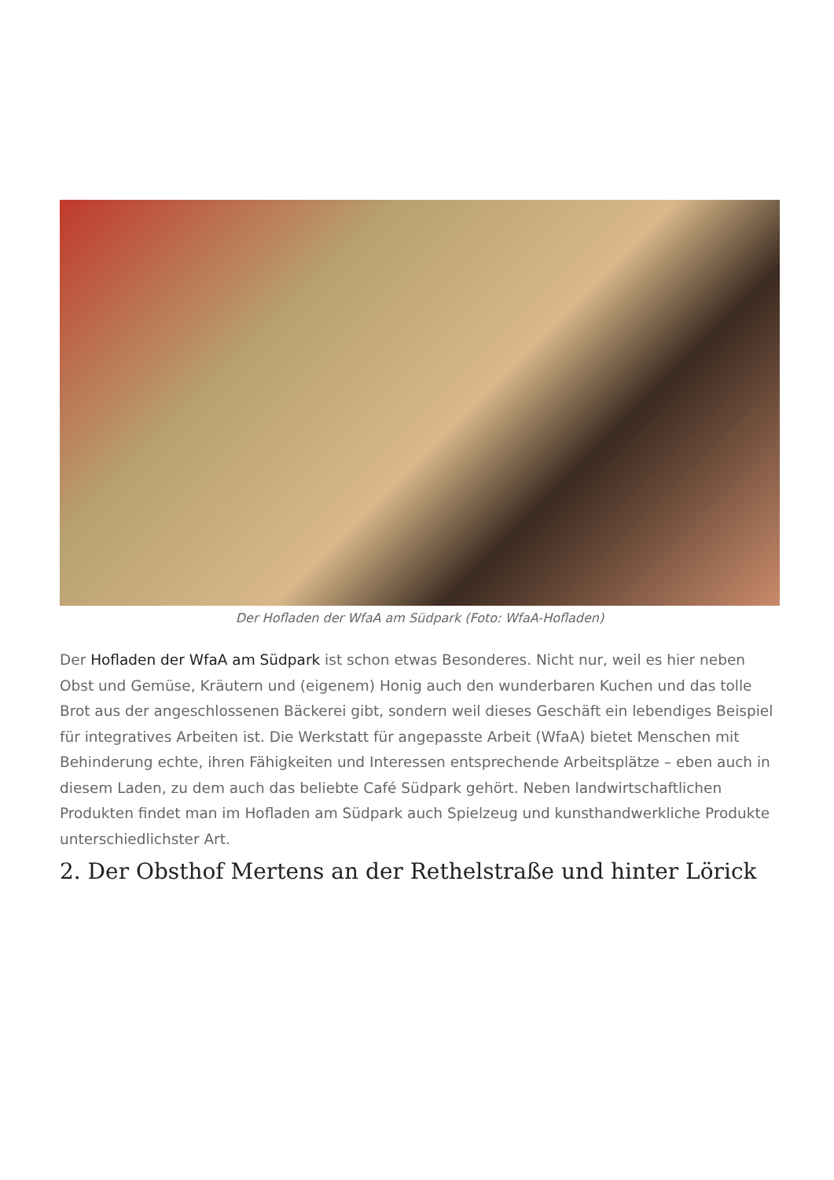Der Hofladen der WfaA am Südpark (Foto: WfaA-Hofladen)
Der Hofladen der WfaA am Südpark ist schon etwas Besonderes. Nicht nur, weil es hier neben Obst und Gemüse, Kräutern und (eigenem) Honig auch den wunderbaren Kuchen und das tolle Brot aus der angeschlossenen Bäckerei gibt, sondern weil dieses Geschäft ein lebendiges Beispiel für integratives Arbeiten ist. Die Werkstatt für angepasste Arbeit (WfaA) bietet Menschen mit Behinderung echte, ihren Fähigkeiten und Interessen entsprechende Arbeitsplätze – eben auch in diesem Laden, zu dem auch das beliebte Café Südpark gehört. Neben landwirtschaftlichen Produkten findet man im Hofladen am Südpark auch Spielzeug und kunsthandwerkliche Produkte unterschiedlichster Art.
2. Der Obsthof Mertens an der Rethelstraße und hinter Lörick